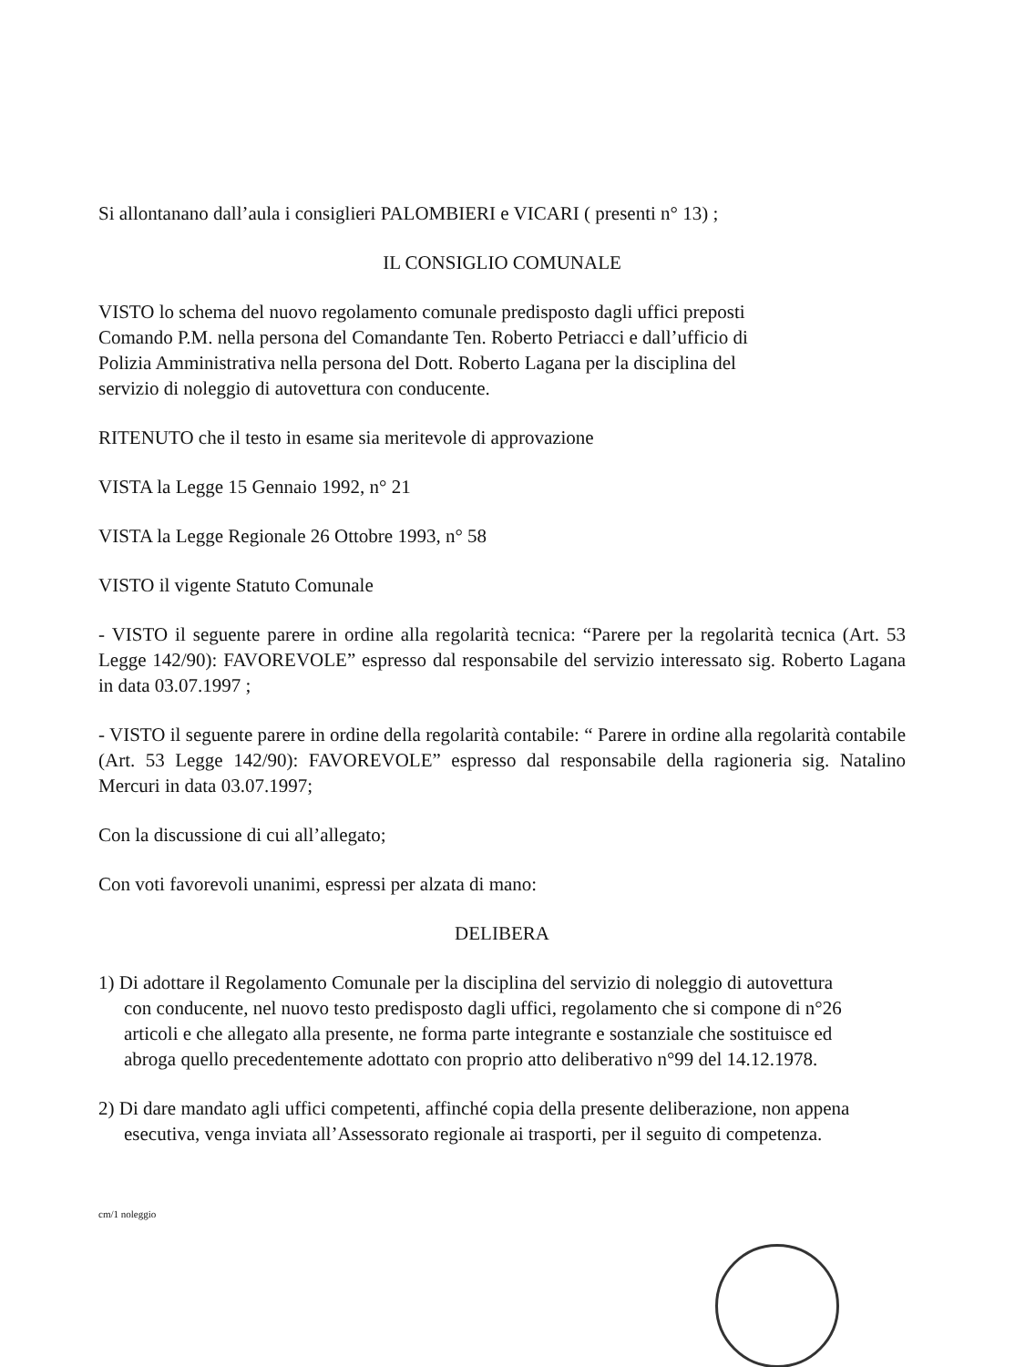Si allontanano dall’aula i consiglieri PALOMBIERI e VICARI ( presenti n° 13) ;
IL CONSIGLIO COMUNALE
VISTO lo schema del nuovo regolamento comunale predisposto dagli uffici preposti Comando P.M. nella persona del Comandante Ten. Roberto Petriacci e dall’ufficio di Polizia Amministrativa nella persona del Dott. Roberto Lagana per la disciplina del servizio di noleggio di autovettura con conducente.
RITENUTO che il testo in esame sia meritevole di approvazione
VISTA la Legge 15 Gennaio 1992, n° 21
VISTA la Legge Regionale 26 Ottobre 1993, n° 58
VISTO il vigente Statuto Comunale
- VISTO il seguente parere in ordine alla regolarità tecnica: “Parere per la regolarità tecnica (Art. 53 Legge 142/90): FAVOREVOLE” espresso dal responsabile del servizio interessato sig. Roberto Lagana in data 03.07.1997 ;
- VISTO il seguente parere in ordine della regolarità contabile: “ Parere in ordine alla regolarità contabile (Art. 53 Legge 142/90): FAVOREVOLE” espresso dal responsabile della ragioneria sig. Natalino Mercuri in data 03.07.1997;
Con la discussione di cui all’allegato;
Con voti favorevoli unanimi, espressi per alzata di mano:
DELIBERA
1) Di adottare il Regolamento Comunale per la disciplina del servizio di noleggio di autovettura con conducente, nel nuovo testo predisposto dagli uffici, regolamento che si compone di n°26 articoli e che allegato alla presente, ne forma parte integrante e sostanziale che sostituisce ed abroga quello precedentemente adottato con proprio atto deliberativo n°99 del 14.12.1978.
2) Di dare mandato agli uffici competenti, affinché copia della presente deliberazione, non appena esecutiva, venga inviata all’Assessorato regionale ai trasporti, per il seguito di competenza.
cm/1 noleggio